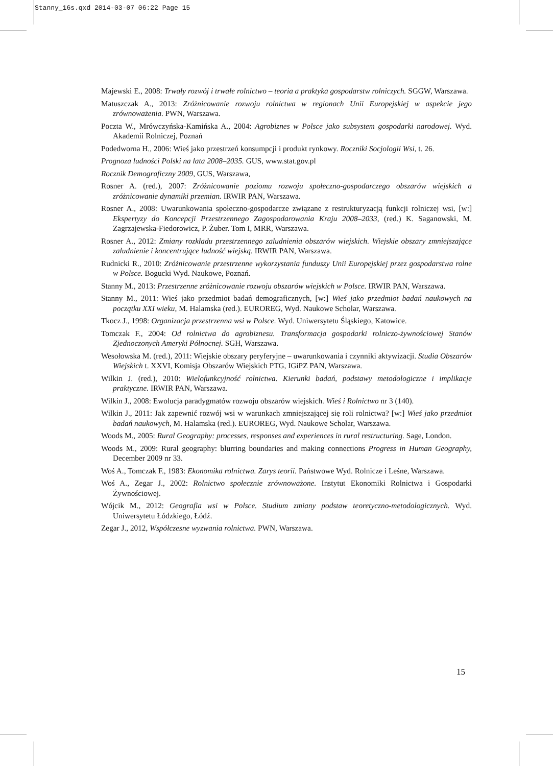Stanny_16s.qxd 2014-03-07 06:22 Page 15
Majewski E., 2008: Trwały rozwój i trwałe rolnictwo – teoria a praktyka gospodarstw rolniczych. SGGW, Warszawa.
Matuszczak A., 2013: Zróżnicowanie rozwoju rolnictwa w regionach Unii Europejskiej w aspekcie jego zrównoważenia. PWN, Warszawa.
Poczta W., Mrówczyńska-Kamińska A., 2004: Agrobiznes w Polsce jako subsystem gospodarki narodowej. Wyd. Akademii Rolniczej, Poznań
Podedworna H., 2006: Wieś jako przestrzeń konsumpcji i produkt rynkowy. Roczniki Socjologii Wsi, t. 26.
Prognoza ludności Polski na lata 2008–2035. GUS, www.stat.gov.pl
Rocznik Demograficzny 2009, GUS, Warszawa,
Rosner A. (red.), 2007: Zróżnicowanie poziomu rozwoju społeczno-gospodarczego obszarów wiejskich a zróżnicowanie dynamiki przemian. IRWIR PAN, Warszawa.
Rosner A., 2008: Uwarunkowania społeczno-gospodarcze związane z restrukturyzacją funkcji rolniczej wsi, [w:] Ekspertyzy do Koncepcji Przestrzennego Zagospodarowania Kraju 2008–2033, (red.) K. Saganowski, M. Zagrzajewska-Fiedorowicz, P. Żuber. Tom I, MRR, Warszawa.
Rosner A., 2012: Zmiany rozkładu przestrzennego zaludnienia obszarów wiejskich. Wiejskie obszary zmniejszające zaludnienie i koncentrujące ludność wiejską. IRWIR PAN, Warszawa.
Rudnicki R., 2010: Zróżnicowanie przestrzenne wykorzystania funduszy Unii Europejskiej przez gospodarstwa rolne w Polsce. Bogucki Wyd. Naukowe, Poznań.
Stanny M., 2013: Przestrzenne zróżnicowanie rozwoju obszarów wiejskich w Polsce. IRWIR PAN, Warszawa.
Stanny M., 2011: Wieś jako przedmiot badań demograficznych, [w:] Wieś jako przedmiot badań naukowych na początku XXI wieku, M. Halamska (red.). EUROREG, Wyd. Naukowe Scholar, Warszawa.
Tkocz J., 1998: Organizacja przestrzenna wsi w Polsce. Wyd. Uniwersytetu Śląskiego, Katowice.
Tomczak F., 2004: Od rolnictwa do agrobiznesu. Transformacja gospodarki rolniczo-żywnościowej Stanów Zjednoczonych Ameryki Północnej. SGH, Warszawa.
Wesołowska M. (red.), 2011: Wiejskie obszary peryferyjne – uwarunkowania i czynniki aktywizacji. Studia Obszarów Wiejskich t. XXVI, Komisja Obszarów Wiejskich PTG, IGiPZ PAN, Warszawa.
Wilkin J. (red.), 2010: Wielofunkcyjność rolnictwa. Kierunki badań, podstawy metodologiczne i implikacje praktyczne. IRWIR PAN, Warszawa.
Wilkin J., 2008: Ewolucja paradygmatów rozwoju obszarów wiejskich. Wieś i Rolnictwo nr 3 (140).
Wilkin J., 2011: Jak zapewnić rozwój wsi w warunkach zmniejszającej się roli rolnictwa? [w:] Wieś jako przedmiot badań naukowych, M. Halamska (red.). EUROREG, Wyd. Naukowe Scholar, Warszawa.
Woods M., 2005: Rural Geography: processes, responses and experiences in rural restructuring. Sage, London.
Woods M., 2009: Rural geography: blurring boundaries and making connections Progress in Human Geography, December 2009 nr 33.
Woś A., Tomczak F., 1983: Ekonomika rolnictwa. Zarys teorii. Państwowe Wyd. Rolnicze i Leśne, Warszawa.
Woś A., Zegar J., 2002: Rolnictwo społecznie zrównoważone. Instytut Ekonomiki Rolnictwa i Gospodarki Żywnościowej.
Wójcik M., 2012: Geografia wsi w Polsce. Studium zmiany podstaw teoretyczno-metodologicznych. Wyd. Uniwersytetu Łódzkiego, Łódź.
Zegar J., 2012, Współczesne wyzwania rolnictwa. PWN, Warszawa.
15